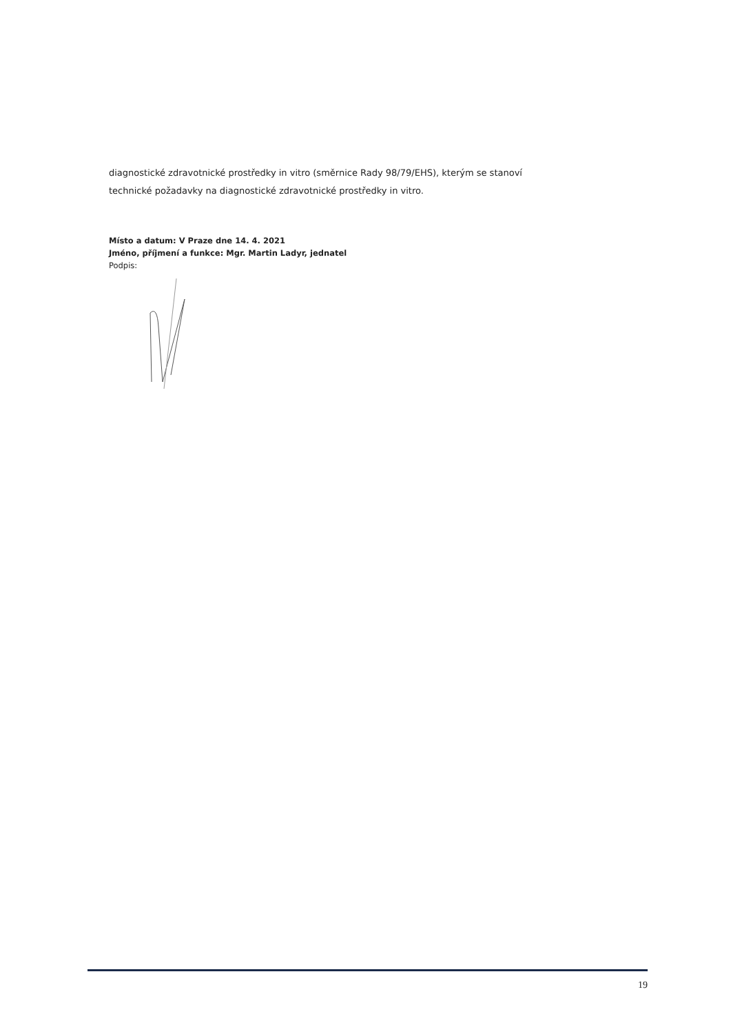diagnostické zdravotnické prostředky in vitro (směrnice Rady 98/79/EHS), kterým se stanoví technické požadavky na diagnostické zdravotnické prostředky in vitro.
Místo a datum: V Praze dne 14. 4. 2021
Jméno, příjmení a funkce: Mgr. Martin Ladyr, jednatel
Podpis:
19